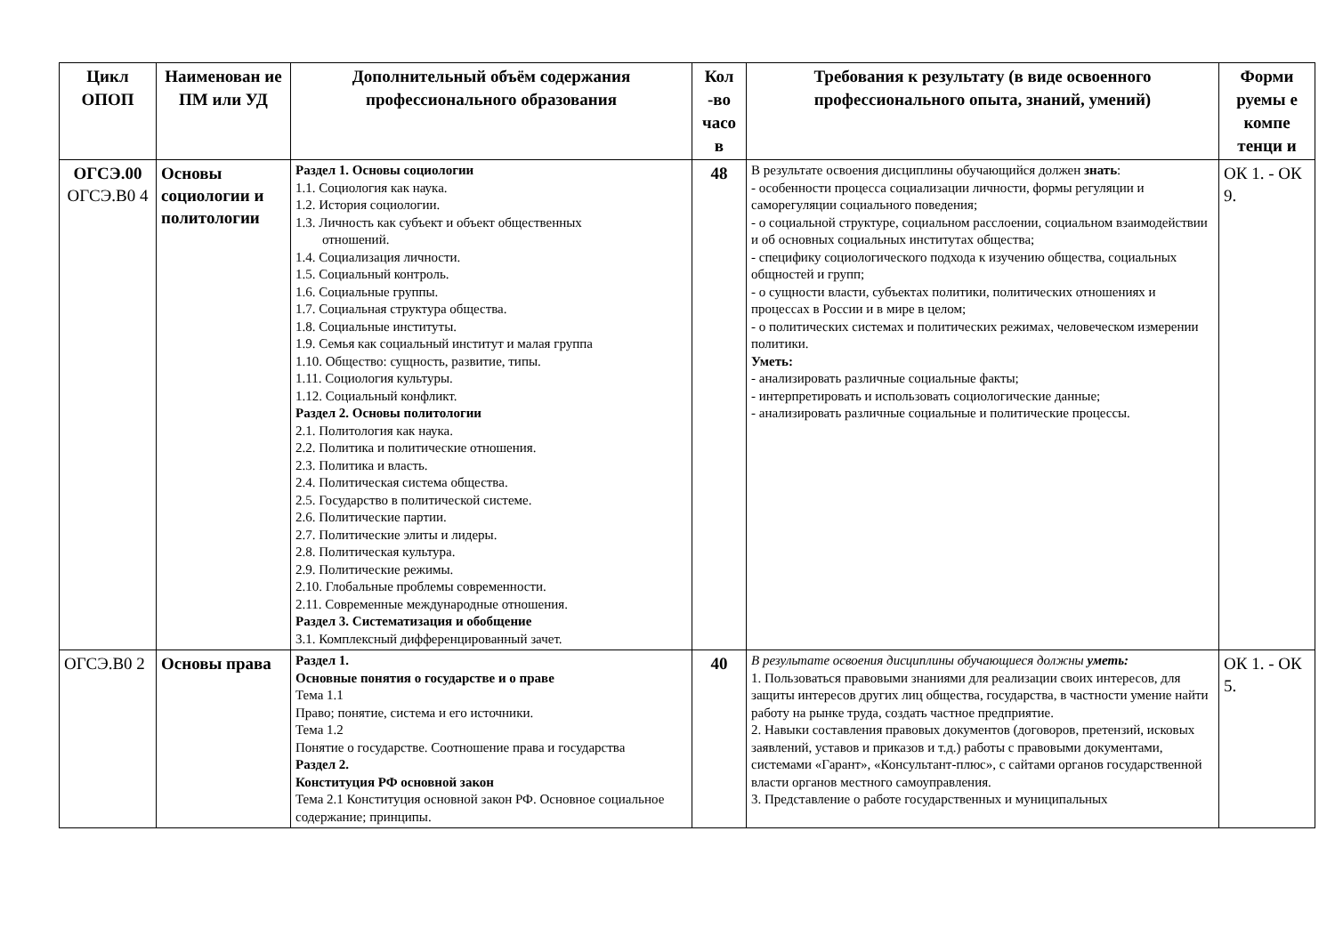| Цикл ОПОП | Наименован ие ПМ или УД | Дополнительный объём содержания профессионального образования | Кол -во часо в | Требования к результату (в виде освоенного профессионального опыта, знаний, умений) | Форми руемы е компе тенци и |
| --- | --- | --- | --- | --- | --- |
| ОГСЭ.00 ОГСЭ.В0 4 | Основы социологии и политологии | Раздел 1. Основы социологии 1.1. Социология как наука. 1.2. История социологии. 1.3. Личность как субъект и объект общественных отношений. 1.4. Социализация личности. 1.5. Социальный контроль. 1.6. Социальные группы. 1.7. Социальная структура общества. 1.8. Социальные институты. 1.9. Семья как социальный институт и малая группа 1.10. Общество: сущность, развитие, типы. 1.11. Социология культуры. 1.12. Социальный конфликт. Раздел 2. Основы политологии 2.1. Политология как наука. 2.2. Политика и политические отношения. 2.3. Политика и власть. 2.4. Политическая система общества. 2.5. Государство в политической системе. 2.6. Политические партии. 2.7. Политические элиты и лидеры. 2.8. Политическая культура. 2.9. Политические режимы. 2.10. Глобальные проблемы современности. 2.11. Современные международные отношения. Раздел 3. Систематизация и обобщение 3.1. Комплексный дифференцированный зачет. | 48 | В результате освоения дисциплины обучающийся должен знать : - особенности процесса социализации личности, формы регуляции и саморегуляции социального поведения; - о социальной структуре, социальном расслоении, социальном взаимодействии и об основных социальных институтах общества; - специфику социологического подхода к изучению общества, социальных общностей и групп; - о сущности власти, субъектах политики, политических отношениях и процессах в России и в мире в целом; - о политических системах и политических режимах, человеческом измерении политики. Уметь: - анализировать различные социальные факты; - интерпретировать и использовать социологические данные; - анализировать различные социальные и политические процессы. | ОК 1. - ОК 9. |
| ОГСЭ.В0 2 | Основы права | Раздел 1. Основные понятия о государстве и о праве Тема 1.1 Право; понятие, система и его источники. Тема 1.2 Понятие о государстве. Соотношение права и государства Раздел 2. Конституция РФ основной закон Тема 2.1 Конституция основной закон РФ. Основное социальное содержание; принципы. | 40 | В результате освоения дисциплины обучающиеся должны уметь: 1. Пользоваться правовыми знаниями для реализации своих интересов, для защиты интересов других лиц общества, государства, в частности умение найти работу на рынке труда, создать частное предприятие. 2. Навыки составления правовых документов (договоров, претензий, исковых заявлений, уставов и приказов и т.д.) работы с правовыми документами, системами «Гарант», «Консультант-плюс», с сайтами органов государственной власти органов местного самоуправления. 3. Представление о работе государственных и муниципальных | ОК 1. - ОК 5. |